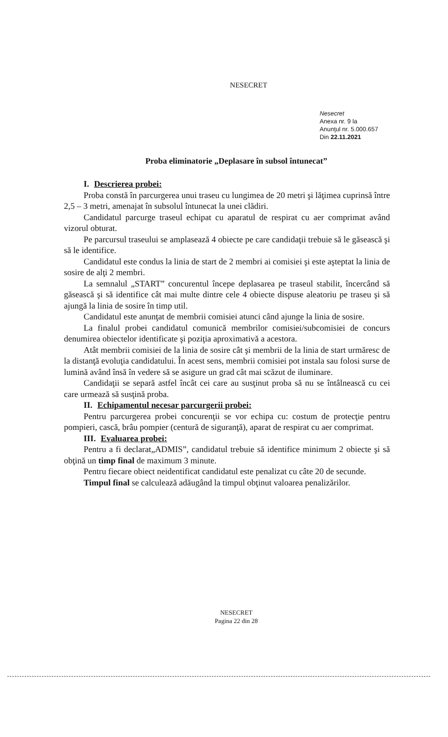NESECRET
Nesecret
Anexa nr. 9 la
Anunţul nr. 5.000.657
Din 22.11.2021
Proba eliminatorie „Deplasare în subsol întunecat”
I. Descrierea probei:
Proba constă în parcurgerea unui traseu cu lungimea de 20 metri şi lăţimea cuprinsă între 2,5 – 3 metri, amenajat în subsolul întunecat la unei clădiri.
Candidatul parcurge traseul echipat cu aparatul de respirat cu aer comprimat având vizorul obturat.
Pe parcursul traseului se amplasează 4 obiecte pe care candidaţii trebuie să le găsească şi să le identifice.
Candidatul este condus la linia de start de 2 membri ai comisiei şi este aşteptat la linia de sosire de alţi 2 membri.
La semnalul „START” concurentul începe deplasarea pe traseul stabilit, încercând să găsească şi să identifice cât mai multe dintre cele 4 obiecte dispuse aleatoriu pe traseu şi să ajungă la linia de sosire în timp util.
Candidatul este anunţat de membrii comisiei atunci când ajunge la linia de sosire.
La finalul probei candidatul comunică membrilor comisiei/subcomisiei de concurs denumirea obiectelor identificate şi poziţia aproximativă a acestora.
Atât membrii comisiei de la linia de sosire cât şi membrii de la linia de start urmăresc de la distanţă evoluţia candidatului. În acest sens, membrii comisiei pot instala sau folosi surse de lumină având însă în vedere să se asigure un grad cât mai scăzut de iluminare.
Candidaţii se separă astfel încât cei care au susţinut proba să nu se întâlnească cu cei care urmează să susţină proba.
II. Echipamentul necesar parcurgerii probei:
Pentru parcurgerea probei concurenţii se vor echipa cu: costum de protecţie pentru pompieri, cască, brâu pompier (centură de siguranţă), aparat de respirat cu aer comprimat.
III. Evaluarea probei:
Pentru a fi declarat„ADMIS”, candidatul trebuie să identifice minimum 2 obiecte şi să obţină un timp final de maximum 3 minute.
Pentru fiecare obiect neidentificat candidatul este penalizat cu câte 20 de secunde.
Timpul final se calculează adăugând la timpul obţinut valoarea penalizărilor.
NESECRET
Pagina 22 din 28